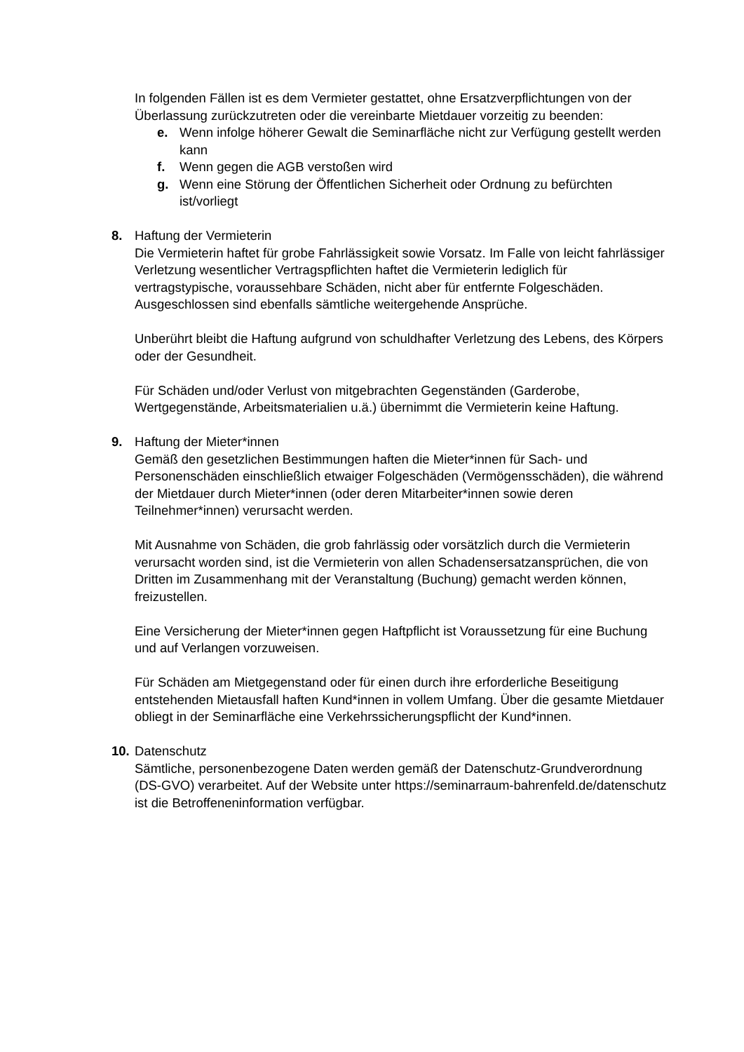In folgenden Fällen ist es dem Vermieter gestattet, ohne Ersatzverpflichtungen von der Überlassung zurückzutreten oder die vereinbarte Mietdauer vorzeitig zu beenden:
e. Wenn infolge höherer Gewalt die Seminarfläche nicht zur Verfügung gestellt werden kann
f. Wenn gegen die AGB verstoßen wird
g. Wenn eine Störung der Öffentlichen Sicherheit oder Ordnung zu befürchten ist/vorliegt
8. Haftung der Vermieterin
Die Vermieterin haftet für grobe Fahrlässigkeit sowie Vorsatz. Im Falle von leicht fahrlässiger Verletzung wesentlicher Vertragspflichten haftet die Vermieterin lediglich für vertragstypische, voraussehbare Schäden, nicht aber für entfernte Folgeschäden. Ausgeschlossen sind ebenfalls sämtliche weitergehende Ansprüche.
Unberührt bleibt die Haftung aufgrund von schuldhafter Verletzung des Lebens, des Körpers oder der Gesundheit.
Für Schäden und/oder Verlust von mitgebrachten Gegenständen (Garderobe, Wertgegenstände, Arbeitsmaterialien u.ä.) übernimmt die Vermieterin keine Haftung.
9. Haftung der Mieter*innen
Gemäß den gesetzlichen Bestimmungen haften die Mieter*innen für Sach- und Personenschäden einschließlich etwaiger Folgeschäden (Vermögensschäden), die während der Mietdauer durch Mieter*innen (oder deren Mitarbeiter*innen sowie deren Teilnehmer*innen) verursacht werden.
Mit Ausnahme von Schäden, die grob fahrlässig oder vorsätzlich durch die Vermieterin verursacht worden sind, ist die Vermieterin von allen Schadensersatzansprüchen, die von Dritten im Zusammenhang mit der Veranstaltung (Buchung) gemacht werden können, freizustellen.
Eine Versicherung der Mieter*innen gegen Haftpflicht ist Voraussetzung für eine Buchung und auf Verlangen vorzuweisen.
Für Schäden am Mietgegenstand oder für einen durch ihre erforderliche Beseitigung entstehenden Mietausfall haften Kund*innen in vollem Umfang. Über die gesamte Mietdauer obliegt in der Seminarfläche eine Verkehrssicherungspflicht der Kund*innen.
10.
Datenschutz
Sämtliche, personenbezogene Daten werden gemäß der Datenschutz-Grundverordnung (DS-GVO) verarbeitet. Auf der Website unter https://seminarraum-bahrenfeld.de/datenschutz ist die Betroffeneninformation verfügbar.